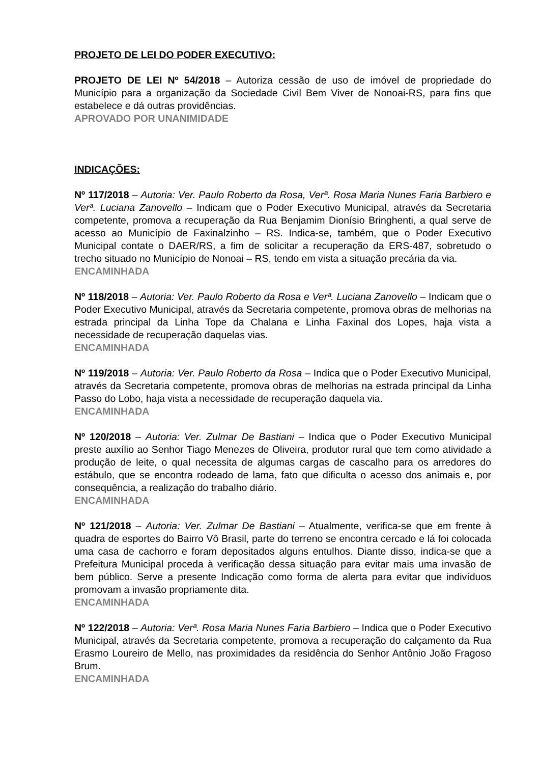PROJETO DE LEI DO PODER EXECUTIVO:
PROJETO DE LEI Nº 54/2018 – Autoriza cessão de uso de imóvel de propriedade do Município para a organização da Sociedade Civil Bem Viver de Nonoai-RS, para fins que estabelece e dá outras providências.
APROVADO POR UNANIMIDADE
INDICAÇÕES:
Nº 117/2018 – Autoria: Ver. Paulo Roberto da Rosa, Verª. Rosa Maria Nunes Faria Barbiero e Verª. Luciana Zanovello – Indicam que o Poder Executivo Municipal, através da Secretaria competente, promova a recuperação da Rua Benjamim Dionísio Bringhenti, a qual serve de acesso ao Município de Faxinalzinho – RS. Indica-se, também, que o Poder Executivo Municipal contate o DAER/RS, a fim de solicitar a recuperação da ERS-487, sobretudo o trecho situado no Município de Nonoai – RS, tendo em vista a situação precária da via.
ENCAMINHADA
Nº 118/2018 – Autoria: Ver. Paulo Roberto da Rosa e Verª. Luciana Zanovello – Indicam que o Poder Executivo Municipal, através da Secretaria competente, promova obras de melhorias na estrada principal da Linha Tope da Chalana e Linha Faxinal dos Lopes, haja vista a necessidade de recuperação daquelas vias.
ENCAMINHADA
Nº 119/2018 – Autoria: Ver. Paulo Roberto da Rosa – Indica que o Poder Executivo Municipal, através da Secretaria competente, promova obras de melhorias na estrada principal da Linha Passo do Lobo, haja vista a necessidade de recuperação daquela via.
ENCAMINHADA
Nº 120/2018 – Autoria: Ver. Zulmar De Bastiani – Indica que o Poder Executivo Municipal preste auxílio ao Senhor Tiago Menezes de Oliveira, produtor rural que tem como atividade a produção de leite, o qual necessita de algumas cargas de cascalho para os arredores do estábulo, que se encontra rodeado de lama, fato que dificulta o acesso dos animais e, por consequência, a realização do trabalho diário.
ENCAMINHADA
Nº 121/2018 – Autoria: Ver. Zulmar De Bastiani – Atualmente, verifica-se que em frente à quadra de esportes do Bairro Vô Brasil, parte do terreno se encontra cercado e lá foi colocada uma casa de cachorro e foram depositados alguns entulhos. Diante disso, indica-se que a Prefeitura Municipal proceda à verificação dessa situação para evitar mais uma invasão de bem público. Serve a presente Indicação como forma de alerta para evitar que indivíduos promovam a invasão propriamente dita.
ENCAMINHADA
Nº 122/2018 – Autoria: Verª. Rosa Maria Nunes Faria Barbiero – Indica que o Poder Executivo Municipal, através da Secretaria competente, promova a recuperação do calçamento da Rua Erasmo Loureiro de Mello, nas proximidades da residência do Senhor Antônio João Fragoso Brum.
ENCAMINHADA